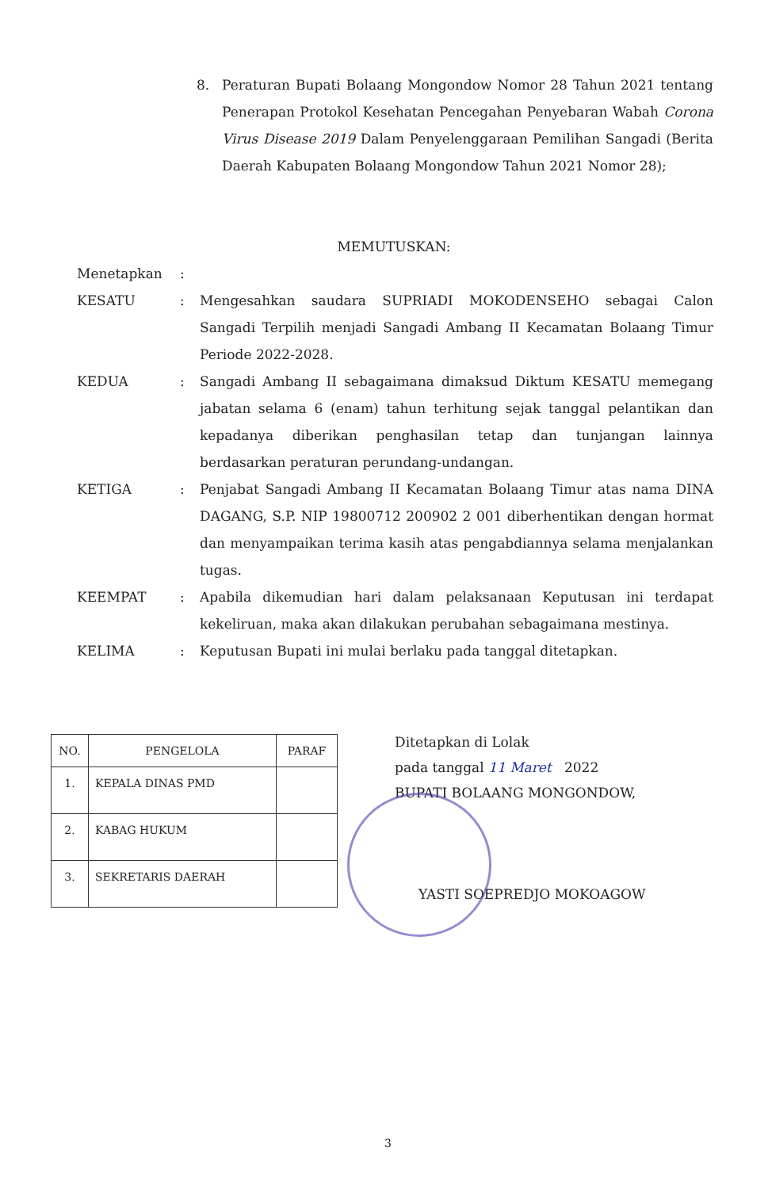8. Peraturan Bupati Bolaang Mongondow Nomor 28 Tahun 2021 tentang Penerapan Protokol Kesehatan Pencegahan Penyebaran Wabah Corona Virus Disease 2019 Dalam Penyelenggaraan Pemilihan Sangadi (Berita Daerah Kabupaten Bolaang Mongondow Tahun 2021 Nomor 28);
MEMUTUSKAN:
Menetapkan:
KESATU: Mengesahkan saudara SUPRIADI MOKODENSEHO sebagai Calon Sangadi Terpilih menjadi Sangadi Ambang II Kecamatan Bolaang Timur Periode 2022-2028.
KEDUA: Sangadi Ambang II sebagaimana dimaksud Diktum KESATU memegang jabatan selama 6 (enam) tahun terhitung sejak tanggal pelantikan dan kepadanya diberikan penghasilan tetap dan tunjangan lainnya berdasarkan peraturan perundang-undangan.
KETIGA: Penjabat Sangadi Ambang II Kecamatan Bolaang Timur atas nama DINA DAGANG, S.P. NIP 19800712 200902 2 001 diberhentikan dengan hormat dan menyampaikan terima kasih atas pengabdiannya selama menjalankan tugas.
KEEMPAT: Apabila dikemudian hari dalam pelaksanaan Keputusan ini terdapat kekeliruan, maka akan dilakukan perubahan sebagaimana mestinya.
KELIMA: Keputusan Bupati ini mulai berlaku pada tanggal ditetapkan.
| NO. | PENGELOLA | PARAF |
| --- | --- | --- |
| 1. | KEPALA DINAS PMD | |
| 2. | KABAG HUKUM | |
| 3. | SEKRETARIS DAERAH | |
Ditetapkan di Lolak
pada tanggal 11 Maret 2022
BUPATI BOLAANG MONGONDOW,
YASTI SOEPREDJO MOKOAGOW
3